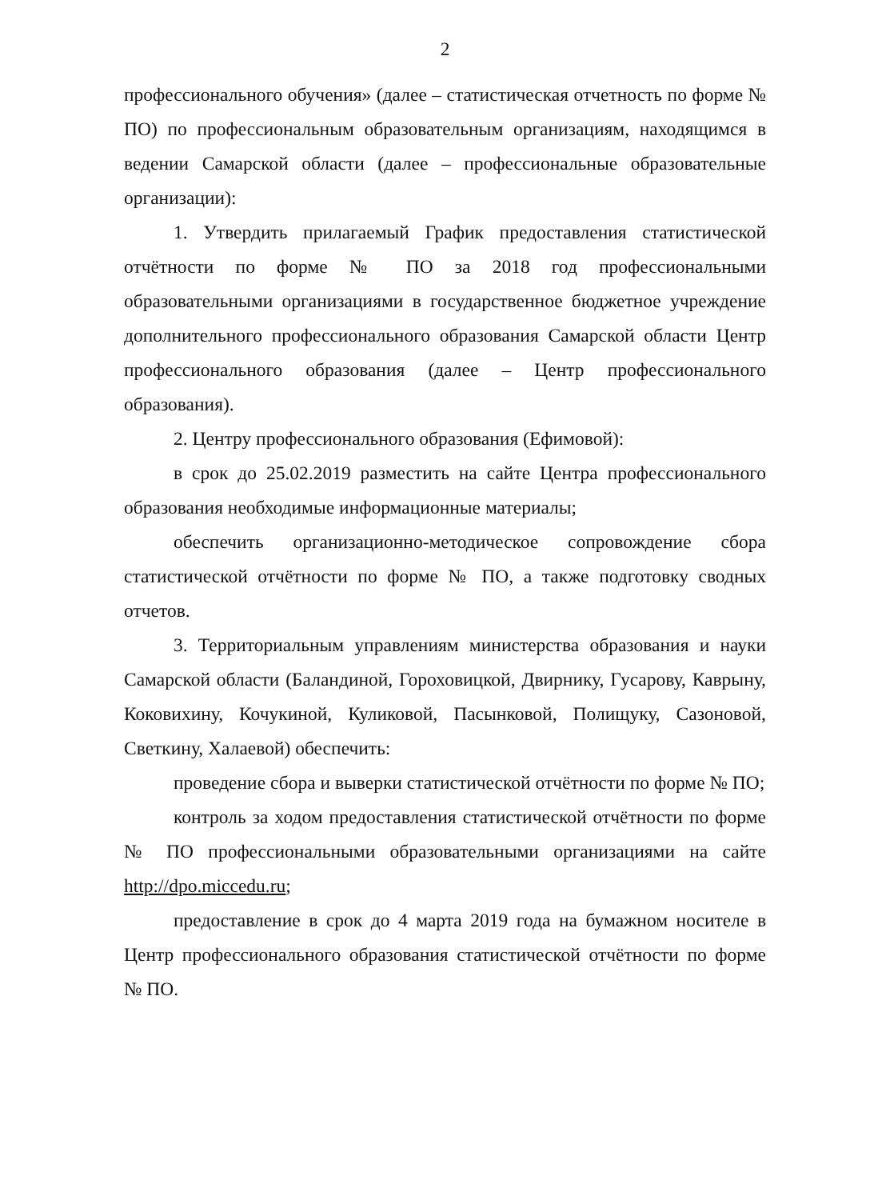2
профессионального обучения» (далее – статистическая отчетность по форме № ПО) по профессиональным образовательным организациям, находящимся в ведении Самарской области (далее – профессиональные образовательные организации):
1. Утвердить прилагаемый График предоставления статистической отчётности по форме № ПО за 2018 год профессиональными образовательными организациями в государственное бюджетное учреждение дополнительного профессионального образования Самарской области Центр профессионального образования (далее – Центр профессионального образования).
2. Центру профессионального образования (Ефимовой):
в срок до 25.02.2019 разместить на сайте Центра профессионального образования необходимые информационные материалы;
обеспечить организационно-методическое сопровождение сбора статистической отчётности по форме № ПО, а также подготовку сводных отчетов.
3. Территориальным управлениям министерства образования и науки Самарской области (Баландиной, Гороховицкой, Двирнику, Гусарову, Каврыну, Коковихину, Кочукиной, Куликовой, Пасынковой, Полищуку, Сазоновой, Светкину, Халаевой) обеспечить:
проведение сбора и выверки статистической отчётности по форме № ПО;
контроль за ходом предоставления статистической отчётности по форме № ПО профессиональными образовательными организациями на сайте http://dpo.miccedu.ru;
предоставление в срок до 4 марта 2019 года на бумажном носителе в Центр профессионального образования статистической отчётности по форме № ПО.